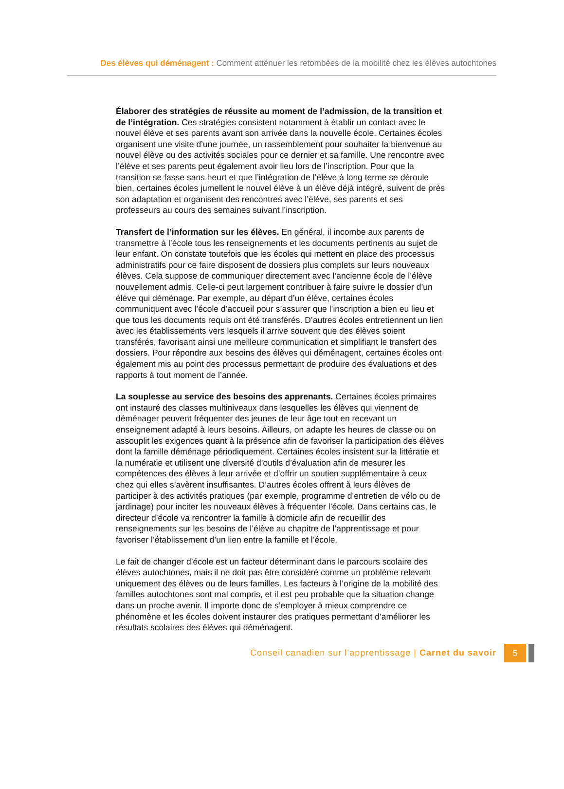Des élèves qui déménagent : Comment atténuer les retombées de la mobilité chez les élèves autochtones
Élaborer des stratégies de réussite au moment de l’admission, de la transition et de l’intégration. Ces stratégies consistent notamment à établir un contact avec le nouvel élève et ses parents avant son arrivée dans la nouvelle école. Certaines écoles organisent une visite d’une journée, un rassemblement pour souhaiter la bienvenue au nouvel élève ou des activités sociales pour ce dernier et sa famille. Une rencontre avec l’élève et ses parents peut également avoir lieu lors de l’inscription. Pour que la transition se fasse sans heurt et que l’intégration de l’élève à long terme se déroule bien, certaines écoles jumellent le nouvel élève à un élève déjà intégré, suivent de près son adaptation et organisent des rencontres avec l’élève, ses parents et ses professeurs au cours des semaines suivant l’inscription.
Transfert de l’information sur les élèves. En général, il incombe aux parents de transmettre à l’école tous les renseignements et les documents pertinents au sujet de leur enfant. On constate toutefois que les écoles qui mettent en place des processus administratifs pour ce faire disposent de dossiers plus complets sur leurs nouveaux élèves. Cela suppose de communiquer directement avec l’ancienne école de l’élève nouvellement admis. Celle-ci peut largement contribuer à faire suivre le dossier d’un élève qui déménage. Par exemple, au départ d’un élève, certaines écoles communiquent avec l’école d’accueil pour s’assurer que l’inscription a bien eu lieu et que tous les documents requis ont été transférés. D’autres écoles entretiennent un lien avec les établissements vers lesquels il arrive souvent que des élèves soient transférés, favorisant ainsi une meilleure communication et simplifiant le transfert des dossiers. Pour répondre aux besoins des élèves qui déménagent, certaines écoles ont également mis au point des processus permettant de produire des évaluations et des rapports à tout moment de l’année.
La souplesse au service des besoins des apprenants. Certaines écoles primaires ont instauré des classes multiniveaux dans lesquelles les élèves qui viennent de déménager peuvent fréquenter des jeunes de leur âge tout en recevant un enseignement adapté à leurs besoins. Ailleurs, on adapte les heures de classe ou on assouplit les exigences quant à la présence afin de favoriser la participation des élèves dont la famille déménage périodiquement. Certaines écoles insistent sur la littératie et la numératie et utilisent une diversité d’outils d’évaluation afin de mesurer les compétences des élèves à leur arrivée et d’offrir un soutien supplémentaire à ceux chez qui elles s’avèrent insuffisantes. D’autres écoles offrent à leurs élèves de participer à des activités pratiques (par exemple, programme d’entretien de vélo ou de jardinage) pour inciter les nouveaux élèves à fréquenter l’école. Dans certains cas, le directeur d’école va rencontrer la famille à domicile afin de recueillir des renseignements sur les besoins de l’élève au chapitre de l’apprentissage et pour favoriser l’établissement d’un lien entre la famille et l’école.
Le fait de changer d’école est un facteur déterminant dans le parcours scolaire des élèves autochtones, mais il ne doit pas être considéré comme un problème relevant uniquement des élèves ou de leurs familles. Les facteurs à l’origine de la mobilité des familles autochtones sont mal compris, et il est peu probable que la situation change dans un proche avenir. Il importe donc de s’employer à mieux comprendre ce phénomène et les écoles doivent instaurer des pratiques permettant d’améliorer les résultats scolaires des élèves qui déménagent.
Conseil canadien sur l’apprentissage | Carnet du savoir 5